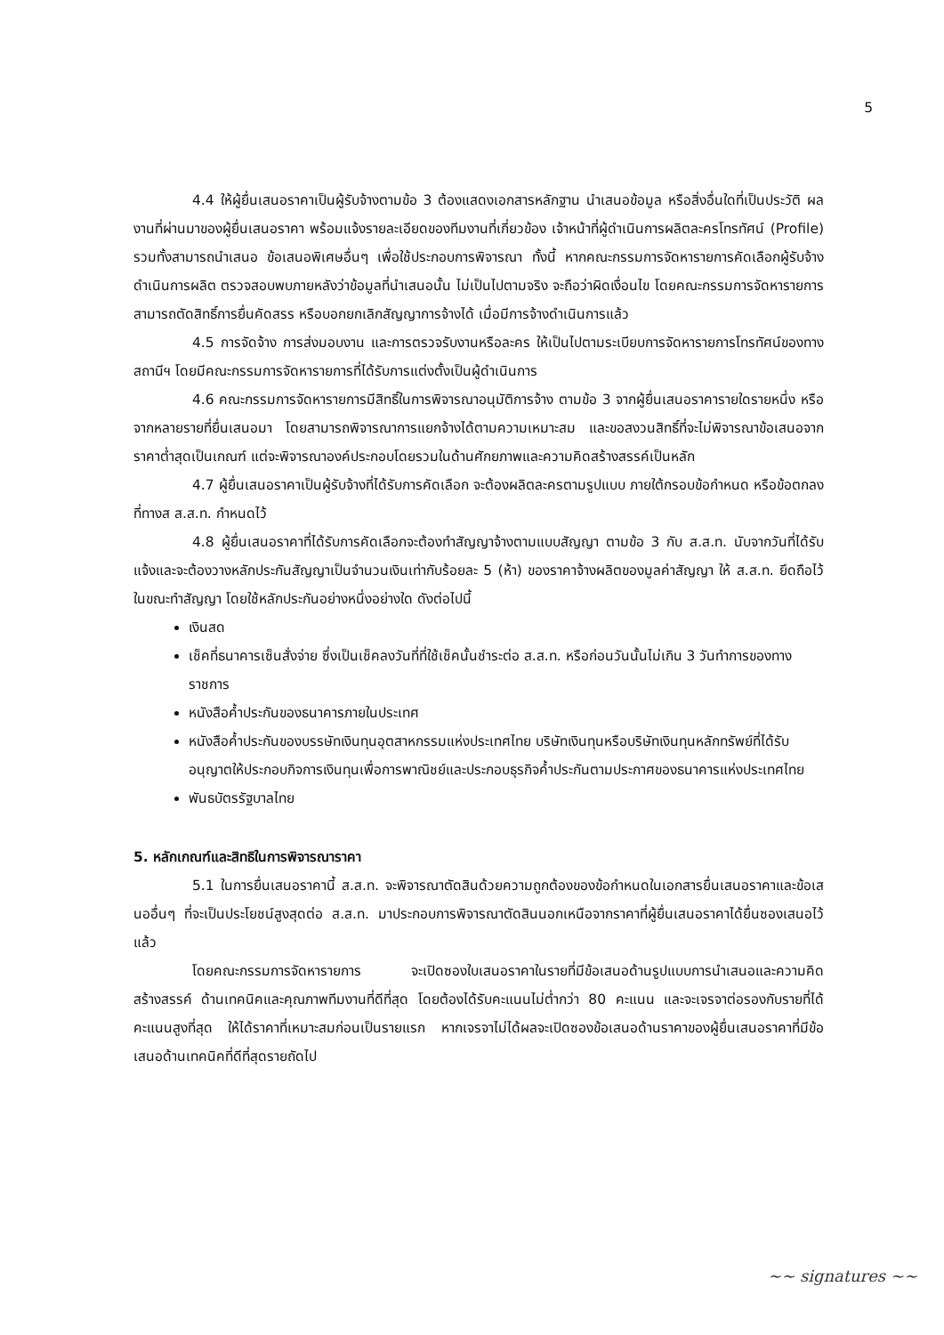5
4.4 ให้ผู้ยื่นเสนอราคาเป็นผู้รับจ้างตามข้อ 3 ต้องแสดงเอกสารหลักฐาน นำเสนอข้อมูล หรือสิ่งอื่นใดที่เป็นประวัติ ผลงานที่ผ่านมาของผู้ยื่นเสนอราคา พร้อมแจ้งรายละเอียดของทีมงานที่เกี่ยวข้อง เจ้าหน้าที่ผู้ดำเนินการผลิตละครโทรทัศน์ (Profile) รวมทั้งสามารถนำเสนอ ข้อเสนอพิเศษอื่นๆ เพื่อใช้ประกอบการพิจารณา ทั้งนี้ หากคณะกรรมการจัดหารายการคัดเลือกผู้รับจ้างดำเนินการผลิต ตรวจสอบพบภายหลังว่าข้อมูลที่นำเสนอนั้น ไม่เป็นไปตามจริง จะถือว่าผิดเงื่อนไข โดยคณะกรรมการจัดหารายการสามารถตัดสิทธิ์การยื่นคัดสรร หรือบอกยกเลิกสัญญาการจ้างได้ เมื่อมีการจ้างดำเนินการแล้ว
4.5 การจัดจ้าง การส่งมอบงาน และการตรวจรับงานหรือละคร ให้เป็นไปตามระเบียบการจัดหารายการโทรทัศน์ของทางสถานีฯ โดยมีคณะกรรมการจัดหารายการที่ได้รับการแต่งตั้งเป็นผู้ดำเนินการ
4.6 คณะกรรมการจัดหารายการมีสิทธิ์ในการพิจารณาอนุมัติการจ้าง ตามข้อ 3 จากผู้ยื่นเสนอราคารายใดรายหนึ่ง หรือจากหลายรายที่ยื่นเสนอมา โดยสามารถพิจารณาการแยกจ้างได้ตามความเหมาะสม และขอสงวนสิทธิ์ที่จะไม่พิจารณาข้อเสนอจากราคาต่ำสุดเป็นเกณฑ์ แต่จะพิจารณาองค์ประกอบโดยรวมในด้านศักยภาพและความคิดสร้างสรรค์เป็นหลัก
4.7 ผู้ยื่นเสนอราคาเป็นผู้รับจ้างที่ได้รับการคัดเลือก จะต้องผลิตละครตามรูปแบบ ภายใต้กรอบข้อกำหนด หรือข้อตกลงที่ทางส ส.ส.ท. กำหนดไว้
4.8 ผู้ยื่นเสนอราคาที่ได้รับการคัดเลือกจะต้องทำสัญญาจ้างตามแบบสัญญา ตามข้อ 3 กับ ส.ส.ท. นับจากวันที่ได้รับแจ้งและจะต้องวางหลักประกันสัญญาเป็นจำนวนเงินเท่ากับร้อยละ 5 (ห้า) ของราคาจ้างผลิตของมูลค่าสัญญา ให้ ส.ส.ท. ยึดถือไว้ในขณะทำสัญญา โดยใช้หลักประกันอย่างหนึ่งอย่างใด ดังต่อไปนี้
เงินสด
เช็คที่ธนาคารเซ็นสั่งจ่าย ซึ่งเป็นเช็คลงวันที่ที่ใช้เช็คนั้นชำระต่อ ส.ส.ท. หรือก่อนวันนั้นไม่เกิน 3 วันทำการของทางราชการ
หนังสือค้ำประกันของธนาคารภายในประเทศ
หนังสือค้ำประกันของบรรษัทเงินทุนอุตสาหกรรมแห่งประเทศไทย บริษัทเงินทุนหรือบริษัทเงินทุนหลักทรัพย์ที่ได้รับอนุญาตให้ประกอบกิจการเงินทุนเพื่อการพาณิชย์และประกอบธุรกิจค้ำประกันตามประกาศของธนาคารแห่งประเทศไทย
พันธบัตรรัฐบาลไทย
5. หลักเกณฑ์และสิทธิในการพิจารณาราคา
5.1 ในการยื่นเสนอราคานี้ ส.ส.ท. จะพิจารณาตัดสินด้วยความถูกต้องของข้อกำหนดในเอกสารยื่นเสนอราคาและข้อเสนออื่นๆ ที่จะเป็นประโยชน์สูงสุดต่อ ส.ส.ท. มาประกอบการพิจารณาตัดสินนอกเหนือจากราคาที่ผู้ยื่นเสนอราคาได้ยื่นซองเสนอไว้แล้ว
โดยคณะกรรมการจัดหารายการ จะเปิดซองใบเสนอราคาในรายที่มีข้อเสนอด้านรูปแบบการนำเสนอและความคิดสร้างสรรค์ ด้านเทคนิคและคุณภาพทีมงานที่ดีที่สุด โดยต้องได้รับคะแนนไม่ต่ำกว่า 80 คะแนน และจะเจรจาต่อรองกับรายที่ได้คะแนนสูงที่สุด ให้ได้ราคาที่เหมาะสมก่อนเป็นรายแรก หากเจรจาไม่ได้ผลจะเปิดซองข้อเสนอด้านราคาของผู้ยื่นเสนอราคาที่มีข้อเสนอด้านเทคนิคที่ดีที่สุดรายถัดไป
~~ signatures ~~